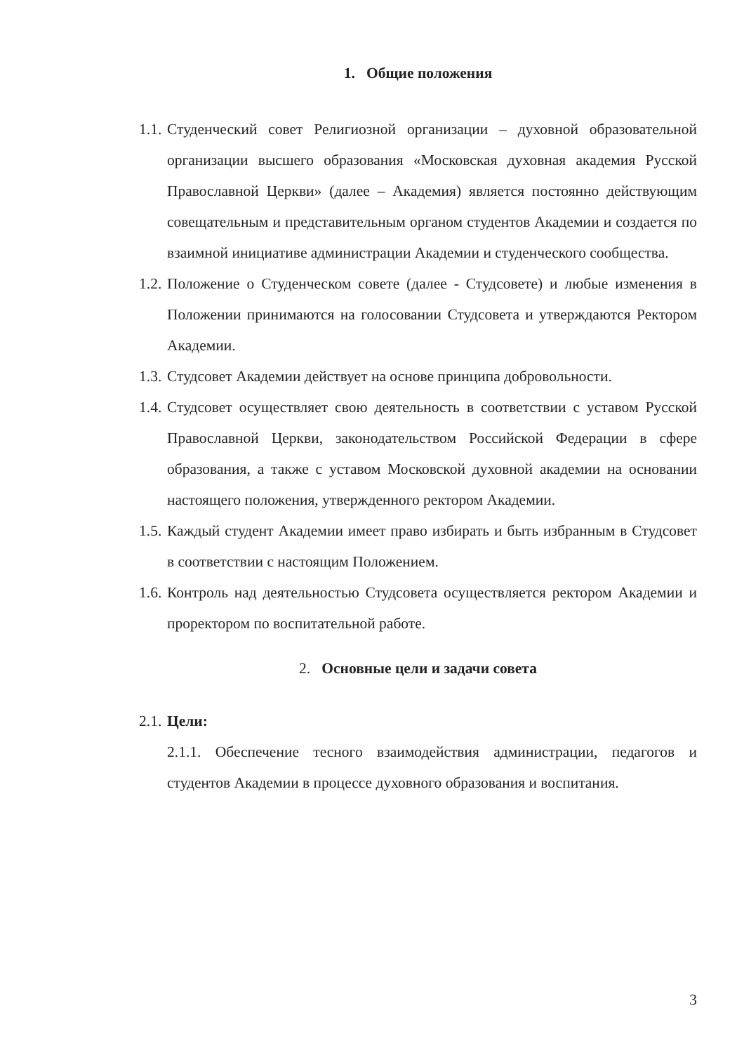1. Общие положения
1.1. Студенческий совет Религиозной организации – духовной образовательной организации высшего образования «Московская духовная академия Русской Православной Церкви» (далее – Академия) является постоянно действующим совещательным и представительным органом студентов Академии и создается по взаимной инициативе администрации Академии и студенческого сообщества.
1.2. Положение о Студенческом совете (далее - Студсовете) и любые изменения в Положении принимаются на голосовании Студсовета и утверждаются Ректором Академии.
1.3. Студсовет Академии действует на основе принципа добровольности.
1.4. Студсовет осуществляет свою деятельность в соответствии с уставом Русской Православной Церкви, законодательством Российской Федерации в сфере образования, а также с уставом Московской духовной академии на основании настоящего положения, утвержденного ректором Академии.
1.5. Каждый студент Академии имеет право избирать и быть избранным в Студсовет в соответствии с настоящим Положением.
1.6. Контроль над деятельностью Студсовета осуществляется ректором Академии и проректором по воспитательной работе.
2. Основные цели и задачи совета
2.1. Цели:
2.1.1. Обеспечение тесного взаимодействия администрации, педагогов и студентов Академии в процессе духовного образования и воспитания.
3